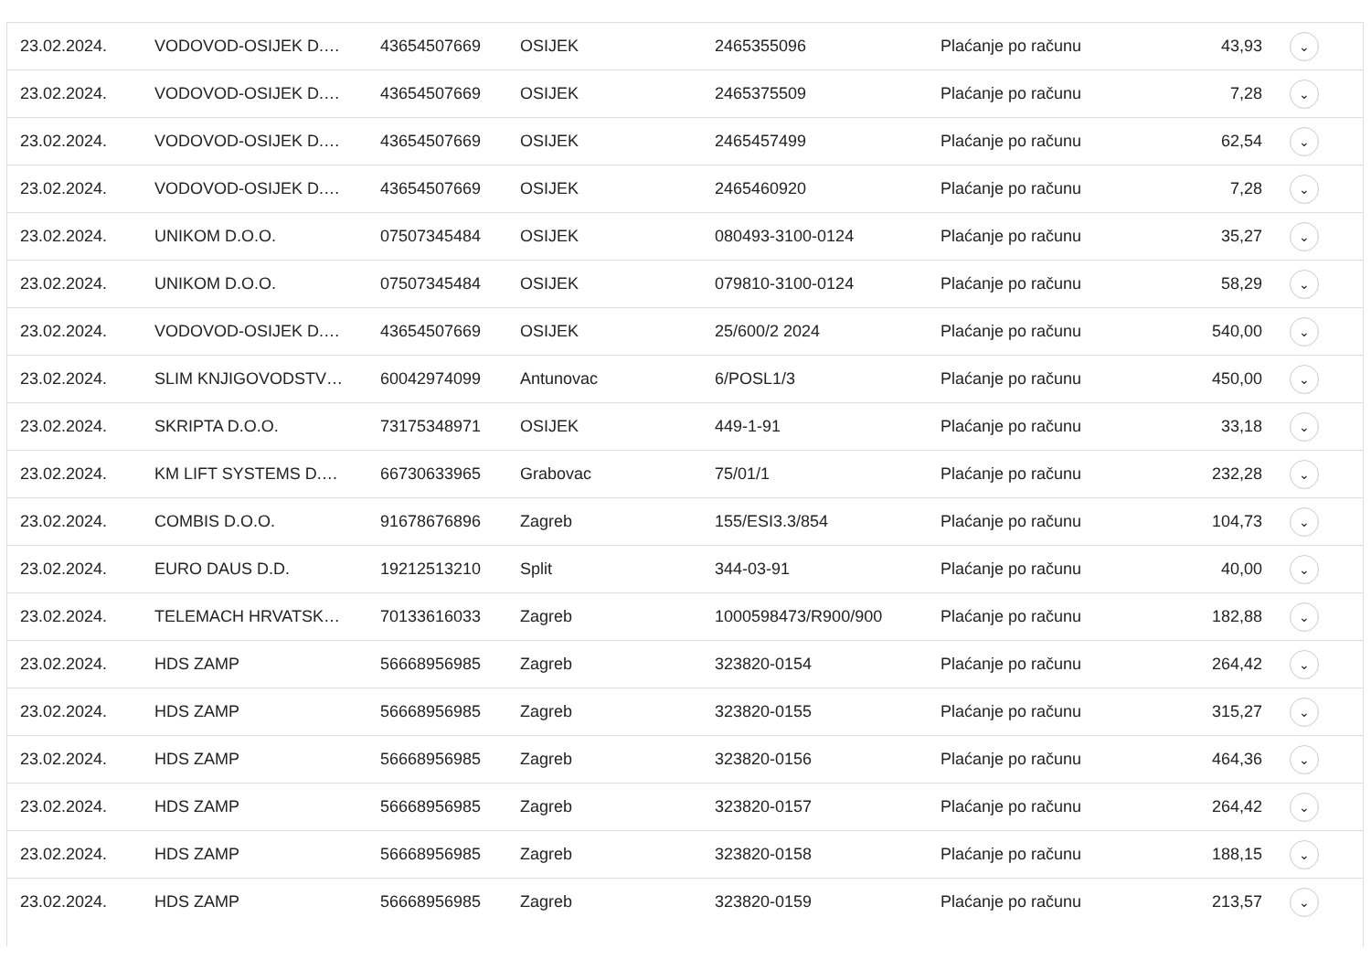| 23.02.2024. | VODOVOD-OSIJEK D.… | 43654507669 | OSIJEK | 2465355096 | Plaćanje po računu | 43,93 | ⌄ |
| 23.02.2024. | VODOVOD-OSIJEK D.… | 43654507669 | OSIJEK | 2465375509 | Plaćanje po računu | 7,28 | ⌄ |
| 23.02.2024. | VODOVOD-OSIJEK D.… | 43654507669 | OSIJEK | 2465457499 | Plaćanje po računu | 62,54 | ⌄ |
| 23.02.2024. | VODOVOD-OSIJEK D.… | 43654507669 | OSIJEK | 2465460920 | Plaćanje po računu | 7,28 | ⌄ |
| 23.02.2024. | UNIKOM D.O.O. | 07507345484 | OSIJEK | 080493-3100-0124 | Plaćanje po računu | 35,27 | ⌄ |
| 23.02.2024. | UNIKOM D.O.O. | 07507345484 | OSIJEK | 079810-3100-0124 | Plaćanje po računu | 58,29 | ⌄ |
| 23.02.2024. | VODOVOD-OSIJEK D.… | 43654507669 | OSIJEK | 25/600/2 2024 | Plaćanje po računu | 540,00 | ⌄ |
| 23.02.2024. | SLIM KNJIGOVODSTV… | 60042974099 | Antunovac | 6/POSL1/3 | Plaćanje po računu | 450,00 | ⌄ |
| 23.02.2024. | SKRIPTA D.O.O. | 73175348971 | OSIJEK | 449-1-91 | Plaćanje po računu | 33,18 | ⌄ |
| 23.02.2024. | KM LIFT SYSTEMS D.… | 66730633965 | Grabovac | 75/01/1 | Plaćanje po računu | 232,28 | ⌄ |
| 23.02.2024. | COMBIS D.O.O. | 91678676896 | Zagreb | 155/ESI3.3/854 | Plaćanje po računu | 104,73 | ⌄ |
| 23.02.2024. | EURO DAUS D.D. | 19212513210 | Split | 344-03-91 | Plaćanje po računu | 40,00 | ⌄ |
| 23.02.2024. | TELEMACH HRVATSK… | 70133616033 | Zagreb | 1000598473/R900/900 | Plaćanje po računu | 182,88 | ⌄ |
| 23.02.2024. | HDS ZAMP | 56668956985 | Zagreb | 323820-0154 | Plaćanje po računu | 264,42 | ⌄ |
| 23.02.2024. | HDS ZAMP | 56668956985 | Zagreb | 323820-0155 | Plaćanje po računu | 315,27 | ⌄ |
| 23.02.2024. | HDS ZAMP | 56668956985 | Zagreb | 323820-0156 | Plaćanje po računu | 464,36 | ⌄ |
| 23.02.2024. | HDS ZAMP | 56668956985 | Zagreb | 323820-0157 | Plaćanje po računu | 264,42 | ⌄ |
| 23.02.2024. | HDS ZAMP | 56668956985 | Zagreb | 323820-0158 | Plaćanje po računu | 188,15 | ⌄ |
| 23.02.2024. | HDS ZAMP | 56668956985 | Zagreb | 323820-0159 | Plaćanje po računu | 213,57 | ⌄ |